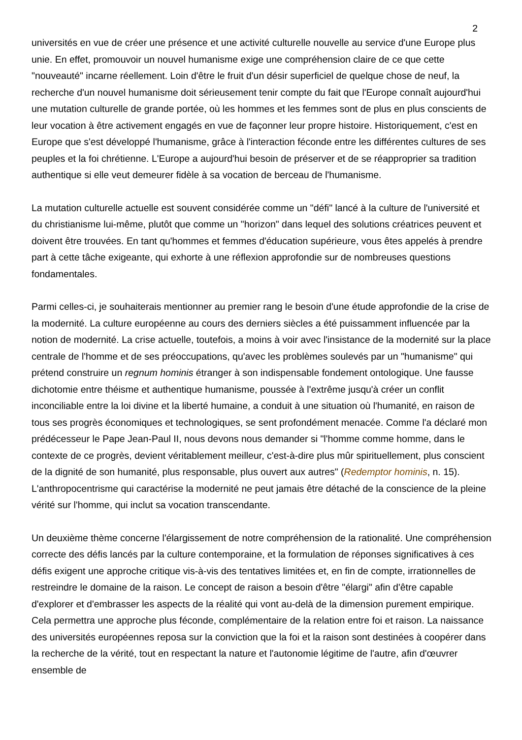2
universités en vue de créer une présence et une activité culturelle nouvelle au service d'une Europe plus unie. En effet, promouvoir un nouvel humanisme exige une compréhension claire de ce que cette "nouveauté" incarne réellement. Loin d'être le fruit d'un désir superficiel de quelque chose de neuf, la recherche d'un nouvel humanisme doit sérieusement tenir compte du fait que l'Europe connaît aujourd'hui une mutation culturelle de grande portée, où les hommes et les femmes sont de plus en plus conscients de leur vocation à être activement engagés en vue de façonner leur propre histoire. Historiquement, c'est en Europe que s'est développé l'humanisme, grâce à l'interaction féconde entre les différentes cultures de ses peuples et la foi chrétienne. L'Europe a aujourd'hui besoin de préserver et de se réapproprier sa tradition authentique si elle veut demeurer fidèle à sa vocation de berceau de l'humanisme.
La mutation culturelle actuelle est souvent considérée comme un "défi" lancé à la culture de l'université et du christianisme lui-même, plutôt que comme un "horizon" dans lequel des solutions créatrices peuvent et doivent être trouvées. En tant qu'hommes et femmes d'éducation supérieure, vous êtes appelés à prendre part à cette tâche exigeante, qui exhorte à une réflexion approfondie sur de nombreuses questions fondamentales.
Parmi celles-ci, je souhaiterais mentionner au premier rang le besoin d'une étude approfondie de la crise de la modernité. La culture européenne au cours des derniers siècles a été puissamment influencée par la notion de modernité. La crise actuelle, toutefois, a moins à voir avec l'insistance de la modernité sur la place centrale de l'homme et de ses préoccupations, qu'avec les problèmes soulevés par un "humanisme" qui prétend construire un regnum hominis étranger à son indispensable fondement ontologique. Une fausse dichotomie entre théisme et authentique humanisme, poussée à l'extrême jusqu'à créer un conflit inconciliable entre la loi divine et la liberté humaine, a conduit à une situation où l'humanité, en raison de tous ses progrès économiques et technologiques, se sent profondément menacée. Comme l'a déclaré mon prédécesseur le Pape Jean-Paul II, nous devons nous demander si "l'homme comme homme, dans le contexte de ce progrès, devient véritablement meilleur, c'est-à-dire plus mûr spirituellement, plus conscient de la dignité de son humanité, plus responsable, plus ouvert aux autres" (Redemptor hominis, n. 15). L'anthropocentrisme qui caractérise la modernité ne peut jamais être détaché de la conscience de la pleine vérité sur l'homme, qui inclut sa vocation transcendante.
Un deuxième thème concerne l'élargissement de notre compréhension de la rationalité. Une compréhension correcte des défis lancés par la culture contemporaine, et la formulation de réponses significatives à ces défis exigent une approche critique vis-à-vis des tentatives limitées et, en fin de compte, irrationnelles de restreindre le domaine de la raison. Le concept de raison a besoin d'être "élargi" afin d'être capable d'explorer et d'embrasser les aspects de la réalité qui vont au-delà de la dimension purement empirique. Cela permettra une approche plus féconde, complémentaire de la relation entre foi et raison. La naissance des universités européennes reposa sur la conviction que la foi et la raison sont destinées à coopérer dans la recherche de la vérité, tout en respectant la nature et l'autonomie légitime de l'autre, afin d'œuvrer ensemble de